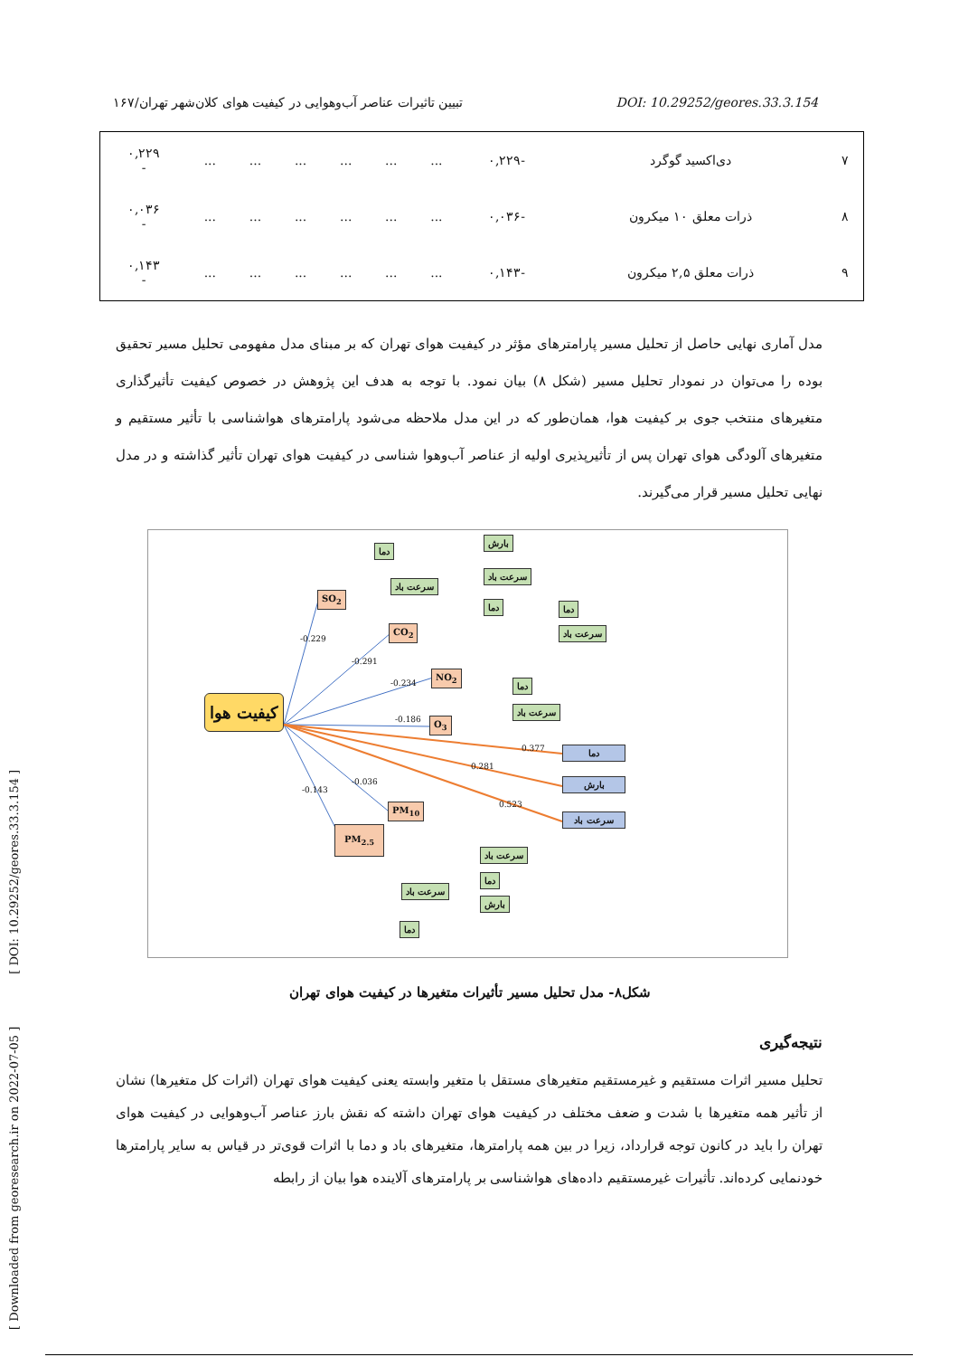تبیین تاثیرات عناصر آب‌وهوایی در کیفیت هوای کلان‌شهر تهران/۱۶۷ DOI: 10.29252/geores.33.3.154
[ Downloaded from georesearch.ir on 2022-07-05 ] [ DOI: 10.29252/geores.33.3.154 ]
| ۷ | دی‌اکسید گوگرد | -۰,۲۲۹ | ... | ... | ... | ... | ... | ... | ۰,۲۲۹ - |
| ۸ | ذرات معلق ۱۰ میکرون | -۰,۰۳۶ | ... | ... | ... | ... | ... | ... | ۰,۰۳۶ - |
| ۹ | ذرات معلق ۲,۵ میکرون | -۰,۱۴۳ | ... | ... | ... | ... | ... | ... | ۰,۱۴۳ - |
مدل آماری نهایی حاصل از تحلیل مسیر پارامترهای مؤثر در کیفیت هوای تهران که بر مبنای مدل مفهومی تحلیل مسیر تحقیق بوده را می‌توان در نمودار تحلیل مسیر (شکل ۸) بیان نمود. با توجه به هدف این پژوهش در خصوص کیفیت تأثیرگذاری متغیرهای منتخب جوی بر کیفیت هوا، همان‌طور که در این مدل ملاحظه می‌شود پارامترهای هواشناسی با تأثیر مستقیم و متغیرهای آلودگی هوای تهران پس از تأثیرپذیری اولیه از عناصر آب‌وهوا شناسی در کیفیت هوای تهران تأثیر گذاشته و در مدل نهایی تحلیل مسیر قرار می‌گیرند.
کیفیت هوا
SO<sub>2</sub>
CO<sub>2</sub>
NO<sub>2</sub>
O<sub>3</sub>
PM<sub>10</sub>
PM<sub>2.5</sub>
دما
سرعت باد
بارش
سرعت باد
دما دما
سرعت باد
دما
سرعت باد
دما
بارش
سرعت باد
سرعت باد
دما
بارش
سرعت باد
دما
-0.229
-0.291
-0.234
-0.186
0.377
0.281
0.523
-0.036
-0.143
شکل۸- مدل تحلیل مسیر تأثیرات متغیرها در کیفیت هوای تهران
نتیجه‌گیری
تحلیل مسیر اثرات مستقیم و غیرمستقیم متغیرهای مستقل با متغیر وابسته یعنی کیفیت هوای تهران (اثرات کل متغیرها) نشان از تأثیر همه متغیرها با شدت و ضعف مختلف در کیفیت هوای تهران داشته که نقش بارز عناصر آب‌وهوایی در کیفیت هوای تهران را باید در کانون توجه قرارداد، زیرا در بین همه پارامترها، متغیرهای باد و دما با اثرات قوی‌تر در قیاس به سایر پارامترها خودنمایی کرده‌اند. تأثیرات غیرمستقیم داده‌های هواشناسی بر پارامترهای آلاینده هوا بیان از رابطه